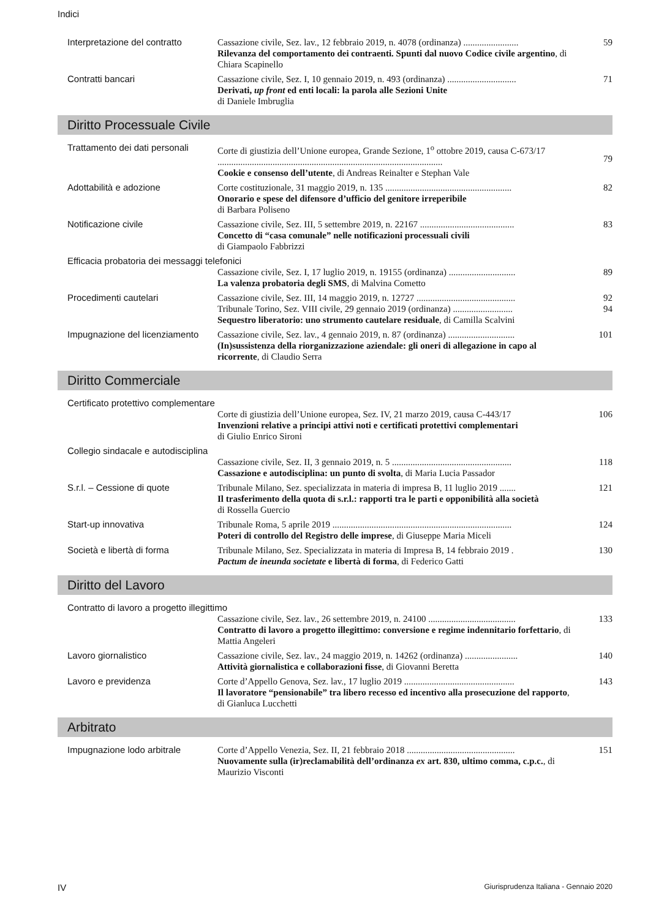Indici
Interpretazione del contratto
Cassazione civile, Sez. lav., 12 febbraio 2019, n. 4078 (ordinanza) ........................
Rilevanza del comportamento dei contraenti. Spunti dal nuovo Codice civile argentino, di Chiara Scapinello
59
Contratti bancari Cassazione civile, Sez. I, 10 gennaio 2019, n. 493 (ordinanza) ..............................
Derivati, up front ed enti locali: la parola alle Sezioni Unite
di Daniele Imbruglia
71
Diritto Processuale Civile
Trattamento dei dati personali
Corte di giustizia dell’Unione europea, Grande Sezione, 1<sup>o</sup> ottobre 2019, causa C-673/17 ..................................................................................................
Cookie e consenso dell’utente, di Andreas Reinalter e Stephan Vale
79
Adottabilità e adozione Corte costituzionale, 31 maggio 2019, n. 135 .......................................................
Onorario e spese del difensore d’ufficio del genitore irreperibile
di Barbara Poliseno
82
Notificazione civile Cassazione civile, Sez. III, 5 settembre 2019, n. 22167 .........................................
Concetto di “casa comunale” nelle notificazioni processuali civili
di Giampaolo Fabbrizzi
83
Efficacia probatoria dei messaggi telefonici
Cassazione civile, Sez. I, 17 luglio 2019, n. 19155 (ordinanza) .............................
La valenza probatoria degli SMS, di Malvina Cometto
89
Procedimenti cautelari Cassazione civile, Sez. III, 14 maggio 2019, n. 12727 ...........................................
Tribunale Torino, Sez. VIII civile, 29 gennaio 2019 (ordinanza) ..........................
Sequestro liberatorio: uno strumento cautelare residuale, di Camilla Scalvini
92
94
Impugnazione del licenziamento
Cassazione civile, Sez. lav., 4 gennaio 2019, n. 87 (ordinanza) .............................
(In)sussistenza della riorganizzazione aziendale: gli oneri di allegazione in capo al ricorrente, di Claudio Serra
101
Diritto Commerciale
Certificato protettivo complementare
Corte di giustizia dell’Unione europea, Sez. IV, 21 marzo 2019, causa C-443/17
Invenzioni relative a principi attivi noti e certificati protettivi complementari
di Giulio Enrico Sironi
106
Collegio sindacale e autodisciplina
Cassazione civile, Sez. II, 3 gennaio 2019, n. 5 ....................................................
Cassazione e autodisciplina: un punto di svolta, di Maria Lucia Passador
118
S.r.l. – Cessione di quote Tribunale Milano, Sez. specializzata in materia di impresa B, 11 luglio 2019 .......
Il trasferimento della quota di s.r.l.: rapporti tra le parti e opponibilità alla società
di Rossella Guercio
121
Start-up innovativa Tribunale Roma, 5 aprile 2019 ..............................................................................
Poteri di controllo del Registro delle imprese, di Giuseppe Maria Miceli
124
Società e libertà di forma Tribunale Milano, Sez. Specializzata in materia di Impresa B, 14 febbraio 2019 .
Pactum de ineunda societate e libertà di forma, di Federico Gatti
130
Diritto del Lavoro
Contratto di lavoro a progetto illegittimo
Cassazione civile, Sez. lav., 26 settembre 2019, n. 24100 ......................................
Contratto di lavoro a progetto illegittimo: conversione e regime indennitario forfettario, di Mattia Angeleri
133
Lavoro giornalistico Cassazione civile, Sez. lav., 24 maggio 2019, n. 14262 (ordinanza) .......................
Attività giornalistica e collaborazioni fisse, di Giovanni Beretta
140
Lavoro e previdenza Corte d’Appello Genova, Sez. lav., 17 luglio 2019 ................................................
Il lavoratore “pensionabile” tra libero recesso ed incentivo alla prosecuzione del rapporto, di Gianluca Lucchetti
143
Arbitrato
Impugnazione lodo arbitrale Corte d’Appello Venezia, Sez. II, 21 febbraio 2018 ...............................................
Nuovamente sulla (ir)reclamabilità dell’ordinanza ex art. 830, ultimo comma, c.p.c., di Maurizio Visconti
151
IV Giurisprudenza Italiana - Gennaio 2020